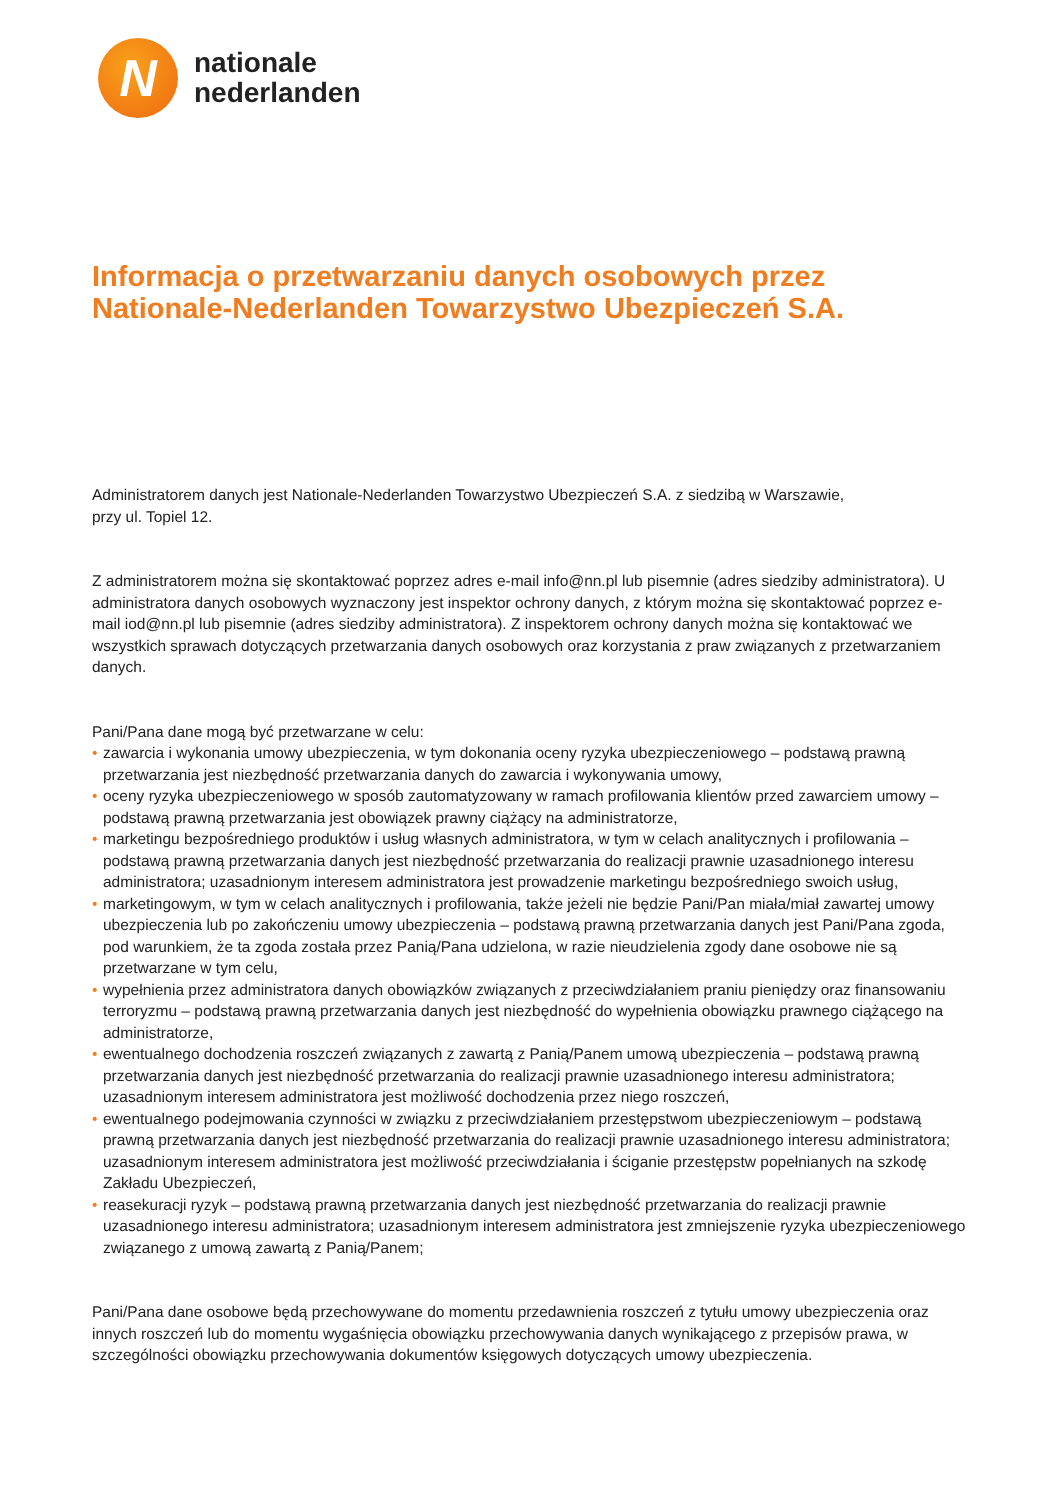N
nationale
nederlanden
Informacja o przetwarzaniu danych osobowych przez
Nationale-Nederlanden Towarzystwo Ubezpieczeń S.A.
Administratorem danych jest Nationale-Nederlanden Towarzystwo Ubezpieczeń S.A. z siedzibą w Warszawie,
przy ul. Topiel 12.
Z administratorem można się skontaktować poprzez adres e-mail info@nn.pl lub pisemnie (adres siedziby administratora). U administratora danych osobowych wyznaczony jest inspektor ochrony danych, z którym można się skontaktować poprzez e-mail iod@nn.pl lub pisemnie (adres siedziby administratora). Z inspektorem ochrony danych można się kontaktować we wszystkich sprawach dotyczących przetwarzania danych osobowych oraz korzystania z praw związanych z przetwarzaniem danych.
Pani/Pana dane mogą być przetwarzane w celu:
• zawarcia i wykonania umowy ubezpieczenia, w tym dokonania oceny ryzyka ubezpieczeniowego – podstawą prawną przetwarzania jest niezbędność przetwarzania danych do zawarcia i wykonywania umowy,
• oceny ryzyka ubezpieczeniowego w sposób zautomatyzowany w ramach profilowania klientów przed zawarciem umowy – podstawą prawną przetwarzania jest obowiązek prawny ciążący na administratorze,
• marketingu bezpośredniego produktów i usług własnych administratora, w tym w celach analitycznych i profilowania – podstawą prawną przetwarzania danych jest niezbędność przetwarzania do realizacji prawnie uzasadnionego interesu administratora; uzasadnionym interesem administratora jest prowadzenie marketingu bezpośredniego swoich usług,
• marketingowym, w tym w celach analitycznych i profilowania, także jeżeli nie będzie Pani/Pan miała/miał zawartej umowy ubezpieczenia lub po zakończeniu umowy ubezpieczenia – podstawą prawną przetwarzania danych jest Pani/Pana zgoda, pod warunkiem, że ta zgoda została przez Panią/Pana udzielona, w razie nieudzielenia zgody dane osobowe nie są przetwarzane w tym celu,
• wypełnienia przez administratora danych obowiązków związanych z przeciwdziałaniem praniu pieniędzy oraz finansowaniu terroryzmu – podstawą prawną przetwarzania danych jest niezbędność do wypełnienia obowiązku prawnego ciążącego na administratorze,
• ewentualnego dochodzenia roszczeń związanych z zawartą z Panią/Panem umową ubezpieczenia – podstawą prawną przetwarzania danych jest niezbędność przetwarzania do realizacji prawnie uzasadnionego interesu administratora; uzasadnionym interesem administratora jest możliwość dochodzenia przez niego roszczeń,
• ewentualnego podejmowania czynności w związku z przeciwdziałaniem przestępstwom ubezpieczeniowym – podstawą prawną przetwarzania danych jest niezbędność przetwarzania do realizacji prawnie uzasadnionego interesu administratora; uzasadnionym interesem administratora jest możliwość przeciwdziałania i ściganie przestępstw popełnianych na szkodę Zakładu Ubezpieczeń,
• reasekuracji ryzyk – podstawą prawną przetwarzania danych jest niezbędność przetwarzania do realizacji prawnie uzasadnionego interesu administratora; uzasadnionym interesem administratora jest zmniejszenie ryzyka ubezpieczeniowego związanego z umową zawartą z Panią/Panem;
Pani/Pana dane osobowe będą przechowywane do momentu przedawnienia roszczeń z tytułu umowy ubezpieczenia oraz innych roszczeń lub do momentu wygaśnięcia obowiązku przechowywania danych wynikającego z przepisów prawa, w szczególności obowiązku przechowywania dokumentów księgowych dotyczących umowy ubezpieczenia.